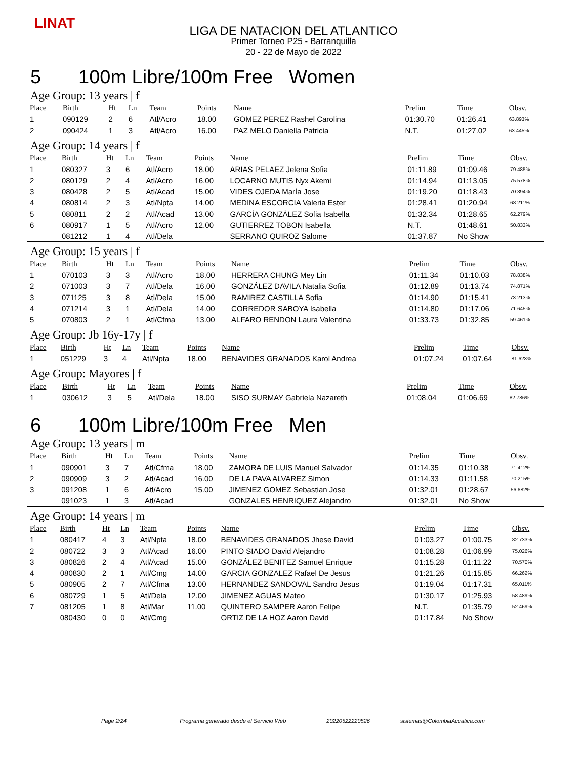LINAT
LIGA DE NATACION DEL ATLANTICO
Primer Torneo P25 - Barranquilla
20 - 22 de Mayo de 2022
5 100m Libre/100m Free Women
Age Group: 13 years | f
| Place | Birth | Ht | Ln | Team | Points | Name | Prelim | Time | Obsv. |
| --- | --- | --- | --- | --- | --- | --- | --- | --- | --- |
| 1 | 090129 | 2 | 6 | Atl/Acro | 18.00 | GOMEZ PEREZ Rashel Carolina | 01:30.70 | 01:26.41 | 63.893% |
| 2 | 090424 | 1 | 3 | Atl/Acro | 16.00 | PAZ MELO Daniella Patricia | N.T. | 01:27.02 | 63.445% |
Age Group: 14 years | f
| Place | Birth | Ht | Ln | Team | Points | Name | Prelim | Time | Obsv. |
| --- | --- | --- | --- | --- | --- | --- | --- | --- | --- |
| 1 | 080327 | 3 | 6 | Atl/Acro | 18.00 | ARIAS PELAEZ Jelena Sofia | 01:11.89 | 01:09.46 | 79.485% |
| 2 | 080129 | 2 | 4 | Atl/Acro | 16.00 | LOCARNO MUTIS Nyx Akemi | 01:14.94 | 01:13.05 | 75.578% |
| 3 | 080428 | 2 | 5 | Atl/Acad | 15.00 | VIDES OJEDA MarÍa Jose | 01:19.20 | 01:18.43 | 70.394% |
| 4 | 080814 | 2 | 3 | Atl/Npta | 14.00 | MEDINA ESCORCIA Valeria Ester | 01:28.41 | 01:20.94 | 68.211% |
| 5 | 080811 | 2 | 2 | Atl/Acad | 13.00 | GARCÍA GONZÁLEZ Sofia Isabella | 01:32.34 | 01:28.65 | 62.279% |
| 6 | 080917 | 1 | 5 | Atl/Acro | 12.00 | GUTIERREZ TOBON Isabella | N.T. | 01:48.61 | 50.833% |
| | 081212 | 1 | 4 | Atl/Dela | | SERRANO QUIROZ Salome | 01:37.87 | No Show | |
Age Group: 15 years | f
| Place | Birth | Ht | Ln | Team | Points | Name | Prelim | Time | Obsv. |
| --- | --- | --- | --- | --- | --- | --- | --- | --- | --- |
| 1 | 070103 | 3 | 3 | Atl/Acro | 18.00 | HERRERA CHUNG Mey Lin | 01:11.34 | 01:10.03 | 78.838% |
| 2 | 071003 | 3 | 7 | Atl/Dela | 16.00 | GONZÁLEZ DAVILA Natalia Sofia | 01:12.89 | 01:13.74 | 74.871% |
| 3 | 071125 | 3 | 8 | Atl/Dela | 15.00 | RAMIREZ CASTILLA Sofia | 01:14.90 | 01:15.41 | 73.213% |
| 4 | 071214 | 3 | 1 | Atl/Dela | 14.00 | CORREDOR SABOYA Isabella | 01:14.80 | 01:17.06 | 71.645% |
| 5 | 070803 | 2 | 1 | Atl/Cfma | 13.00 | ALFARO RENDON Laura Valentina | 01:33.73 | 01:32.85 | 59.461% |
Age Group: Jb 16y-17y | f
| Place | Birth | Ht | Ln | Team | Points | Name | Prelim | Time | Obsv. |
| --- | --- | --- | --- | --- | --- | --- | --- | --- | --- |
| 1 | 051229 | 3 | 4 | Atl/Npta | 18.00 | BENAVIDES GRANADOS Karol Andrea | 01:07.24 | 01:07.64 | 81.623% |
Age Group: Mayores | f
| Place | Birth | Ht | Ln | Team | Points | Name | Prelim | Time | Obsv. |
| --- | --- | --- | --- | --- | --- | --- | --- | --- | --- |
| 1 | 030612 | 3 | 5 | Atl/Dela | 18.00 | SISO SURMAY Gabriela Nazareth | 01:08.04 | 01:06.69 | 82.786% |
6 100m Libre/100m Free Men
Age Group: 13 years | m
| Place | Birth | Ht | Ln | Team | Points | Name | Prelim | Time | Obsv. |
| --- | --- | --- | --- | --- | --- | --- | --- | --- | --- |
| 1 | 090901 | 3 | 7 | Atl/Cfma | 18.00 | ZAMORA DE LUIS Manuel Salvador | 01:14.35 | 01:10.38 | 71.412% |
| 2 | 090909 | 3 | 2 | Atl/Acad | 16.00 | DE LA PAVA ALVAREZ Simon | 01:14.33 | 01:11.58 | 70.215% |
| 3 | 091208 | 1 | 6 | Atl/Acro | 15.00 | JIMENEZ GOMEZ Sebastian Jose | 01:32.01 | 01:28.67 | 56.682% |
| | 091023 | 1 | 3 | Atl/Acad | | GONZALES HENRIQUEZ Alejandro | 01:32.01 | No Show | |
Age Group: 14 years | m
| Place | Birth | Ht | Ln | Team | Points | Name | Prelim | Time | Obsv. |
| --- | --- | --- | --- | --- | --- | --- | --- | --- | --- |
| 1 | 080417 | 4 | 3 | Atl/Npta | 18.00 | BENAVIDES GRANADOS Jhese David | 01:03.27 | 01:00.75 | 82.733% |
| 2 | 080722 | 3 | 3 | Atl/Acad | 16.00 | PINTO SIADO David Alejandro | 01:08.28 | 01:06.99 | 75.026% |
| 3 | 080826 | 2 | 4 | Atl/Acad | 15.00 | GONZÁLEZ BENITEZ Samuel Enrique | 01:15.28 | 01:11.22 | 70.570% |
| 4 | 080830 | 2 | 1 | Atl/Cmg | 14.00 | GARCIA GONZALEZ Rafael De Jesus | 01:21.26 | 01:15.85 | 66.262% |
| 5 | 080905 | 2 | 7 | Atl/Cfma | 13.00 | HERNANDEZ SANDOVAL Sandro Jesus | 01:19.04 | 01:17.31 | 65.011% |
| 6 | 080729 | 1 | 5 | Atl/Dela | 12.00 | JIMENEZ AGUAS Mateo | 01:30.17 | 01:25.93 | 58.489% |
| 7 | 081205 | 1 | 8 | Atl/Mar | 11.00 | QUINTERO SAMPER Aaron Felipe | N.T. | 01:35.79 | 52.469% |
| | 080430 | 0 | 0 | Atl/Cmg | | ORTIZ DE LA HOZ Aaron David | 01:17.84 | No Show | |
Page 2/24 Programa generado desde el Servicio Web 20220522220526 sistemas@ColombiaAcuatica.com